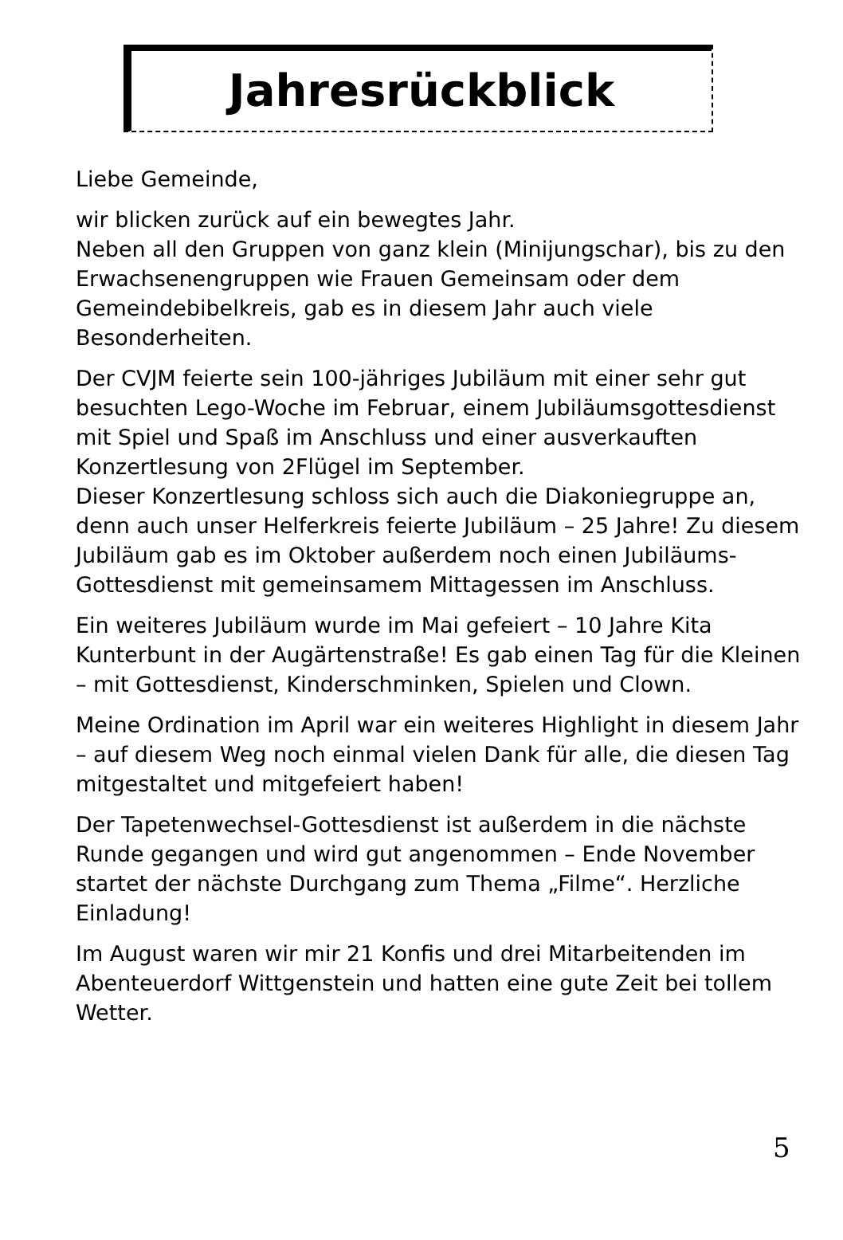Jahresrückblick
Liebe Gemeinde,
wir blicken zurück auf ein bewegtes Jahr.
Neben all den Gruppen von ganz klein (Minijungschar), bis zu den Erwachsenengruppen wie Frauen Gemeinsam oder dem Gemeindebibelkreis, gab es in diesem Jahr auch viele Besonderheiten.
Der CVJM feierte sein 100-jähriges Jubiläum mit einer sehr gut besuchten Lego-Woche im Februar, einem Jubiläumsgottesdienst mit Spiel und Spaß im Anschluss und einer ausverkauften Konzertlesung von 2Flügel im September.
Dieser Konzertlesung schloss sich auch die Diakoniegruppe an, denn auch unser Helferkreis feierte Jubiläum – 25 Jahre! Zu diesem Jubiläum gab es im Oktober außerdem noch einen Jubiläums-Gottesdienst mit gemeinsamem Mittagessen im Anschluss.
Ein weiteres Jubiläum wurde im Mai gefeiert – 10 Jahre Kita Kunterbunt in der Augärtenstraße! Es gab einen Tag für die Kleinen – mit Gottesdienst, Kinderschminken, Spielen und Clown.
Meine Ordination im April war ein weiteres Highlight in diesem Jahr – auf diesem Weg noch einmal vielen Dank für alle, die diesen Tag mitgestaltet und mitgefeiert haben!
Der Tapetenwechsel-Gottesdienst ist außerdem in die nächste Runde gegangen und wird gut angenommen – Ende November startet der nächste Durchgang zum Thema „Filme“. Herzliche Einladung!
Im August waren wir mir 21 Konfis und drei Mitarbeitenden im Abenteuerdorf Wittgenstein und hatten eine gute Zeit bei tollem Wetter.
5